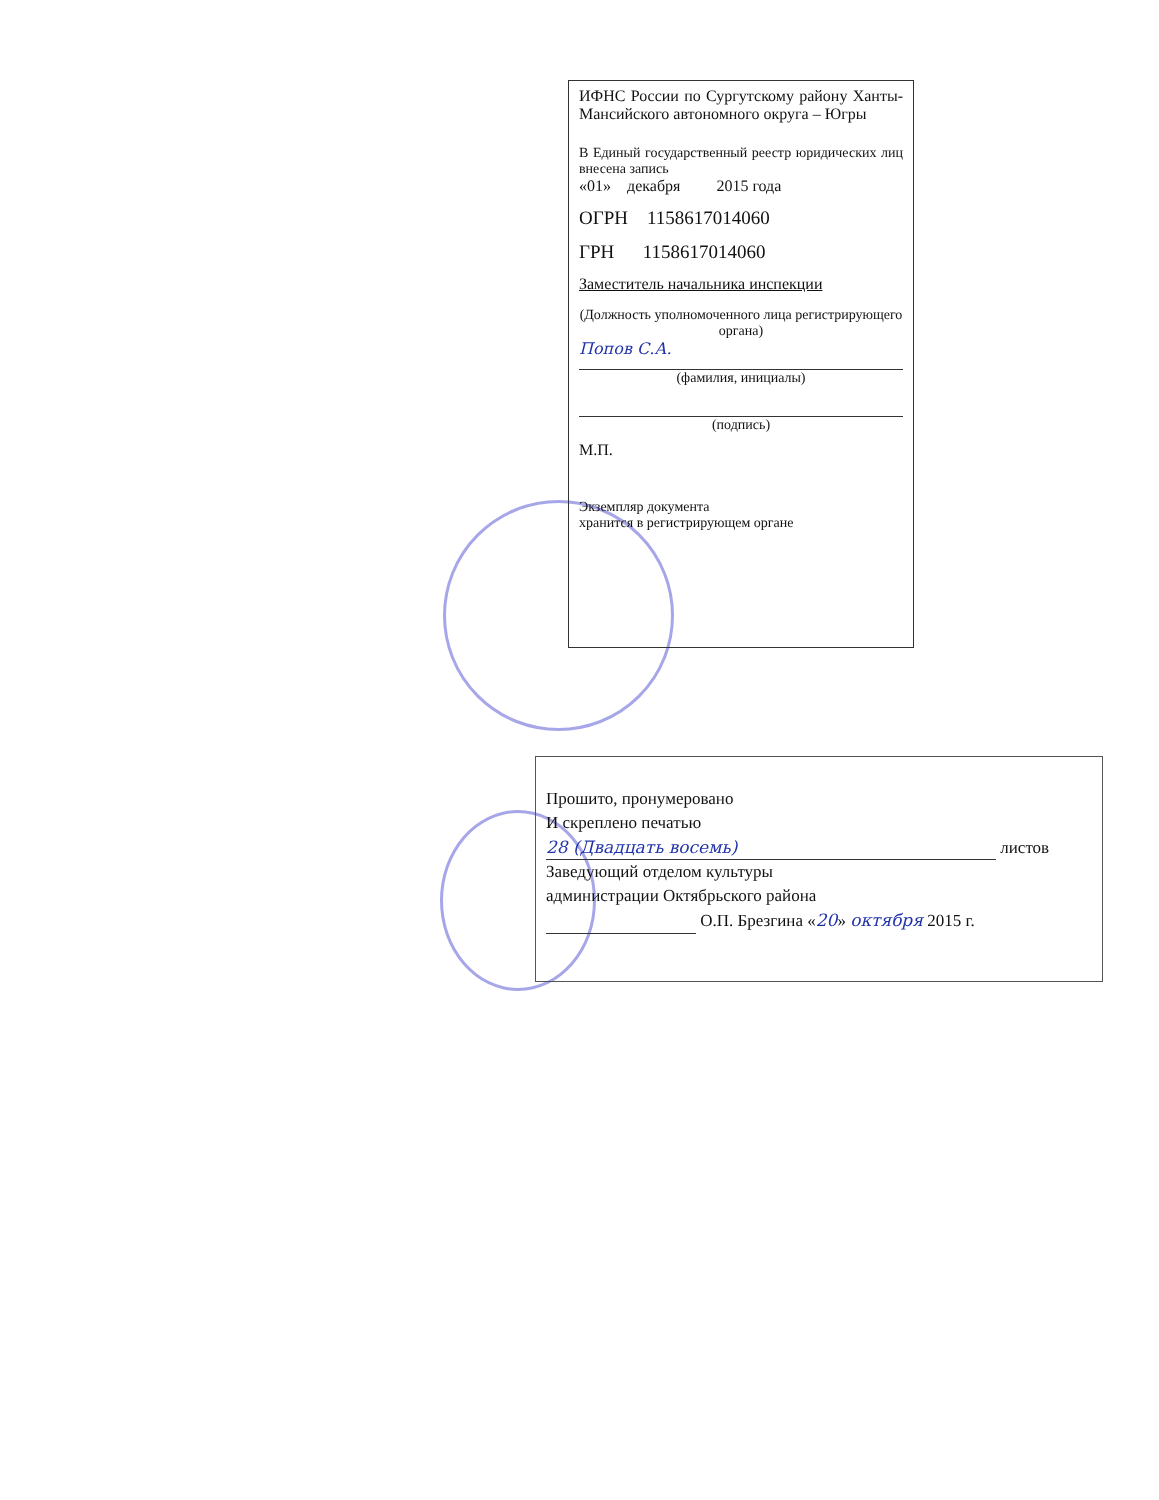ИФНС России по Сургутскому району Ханты-Мансийского автономного округа – Югры
В Единый государственный реестр юридических лиц внесена запись
«01» декабря 2015 года
ОГРН 1158617014060
ГРН 1158617014060
Заместитель начальника инспекции
(Должность уполномоченного лица регистрирующего органа)
Попов С.А.
(фамилия, инициалы)
(подпись)
М.П.
Экземпляр документа
хранится в регистрирующем органе
Прошито, пронумеровано
И скреплено печатью
28 (Двадцать восемь) листов
Заведующий отделом культуры
администрации Октябрьского района
О.П. Брезгина «20» октября 2015 г.